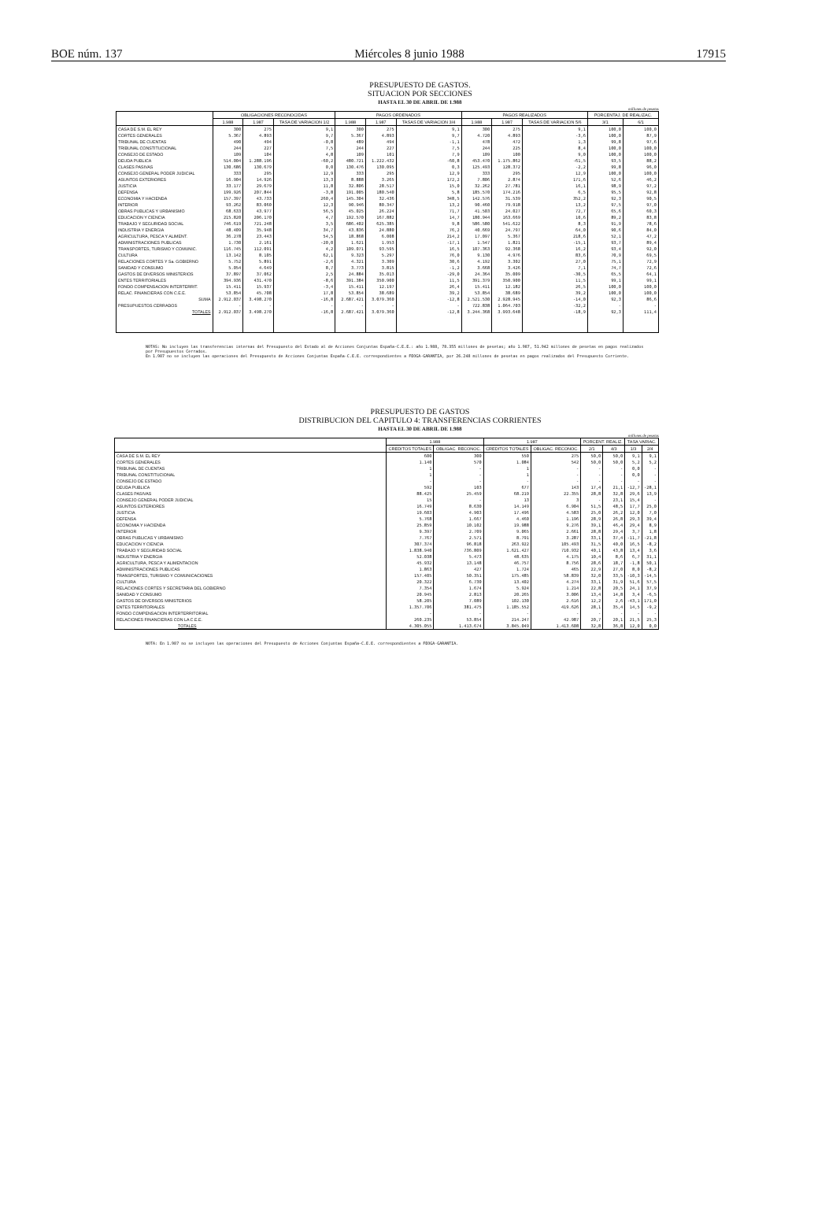BOE núm. 137 Miércoles 8 junio 1988 17915
PRESUPUESTO DE GASTOS.
SITUACION POR SECCIONES
HASTA EL 30 DE ABRIL DE 1.988
millones de pesetas
| | OBLIGACIONES RECONOCIDAS | | | PAGOS ORDENADOS | | | PAGOS REALIZADOS | | | PORCENTAJ. DE REALIZAC. | |
| --- | --- | --- | --- | --- | --- | --- | --- | --- | --- | --- | --- |
| | 1.988 | 1.987 | TASA DE VARIACION 1/2 | 1.988 | 1.987 | TASAS DE VARIACION 3/4 | 1.988 | 1.987 | TASAS DE VARIACION 5/6 | 3/1 | 6/1 |
| CASA DE S.M. EL REY | 300 | 275 | 9,1 | 300 | 275 | 9,1 | 300 | 275 | 9,1 | 100,0 | 100,0 |
| CORTES GENERALES | 5.367 | 4.893 | 9,7 | 5.367 | 4.893 | 9,7 | 4.720 | 4.893 | -3,6 | 100,0 | 87,9 |
| TRIBUNAL DE CUENTAS | 490 | 494 | -0,8 | 489 | 494 | -1,1 | 478 | 472 | 1,3 | 99,8 | 97,6 |
| TRIBUNAL CONSTITUCIONAL | 244 | 227 | 7,5 | 244 | 227 | 7,5 | 244 | 225 | 8,4 | 100,0 | 100,0 |
| CONSEJO DE ESTADO | 109 | 104 | 4,8 | 109 | 101 | 7,9 | 109 | 100 | 9,0 | 100,0 | 100,0 |
| DEUDA PUBLICA | 514.004 | 1.288.196 | -60,2 | 480.721 | 1.222.432 | -60,8 | 453.470 | 1.175.862 | -61,5 | 93,5 | 88,2 |
| CLASES PASIVAS | 130.686 | 130.679 | 0,0 | 130.476 | 130.095 | 0,3 | 125.493 | 128.372 | -2,2 | 99,8 | 96,0 |
| CONSEJO GENERAL PODER JUDICIAL | 333 | 295 | 12,9 | 333 | 295 | 12,9 | 333 | 295 | 12,9 | 100,0 | 100,0 |
| ASUNTOS EXTERIORES | 16.904 | 14.926 | 13,3 | 8.888 | 3.265 | 172,2 | 7.806 | 2.874 | 171,6 | 52,6 | 46,2 |
| JUSTICIA | 33.177 | 29.679 | 11,8 | 32.806 | 28.517 | 15,0 | 32.262 | 27.781 | 16,1 | 98,9 | 97,2 |
| DEFENSA | 199.926 | 207.844 | -3,8 | 191.005 | 180.540 | 5,8 | 185.570 | 174.216 | 6,5 | 95,5 | 92,8 |
| ECONOMIA Y HACIENDA | 157.397 | 43.733 | 260,4 | 145.304 | 32.436 | 348,5 | 142.576 | 31.539 | 352,2 | 92,3 | 90,5 |
| INTERIOR | 93.262 | 83.060 | 12,3 | 90.946 | 80.347 | 13,2 | 90.460 | 79.918 | 13,2 | 97,5 | 97,0 |
| OBRAS PUBLICAS Y URBANISMO | 68.633 | 43.977 | 56,5 | 45.025 | 26.224 | 71,7 | 41.503 | 24.027 | 72,7 | 65,6 | 60,3 |
| EDUCACION Y CIENCIA | 215.820 | 206.170 | 4,7 | 192.570 | 167.882 | 14,7 | 180.944 | 163.669 | 10,6 | 89,2 | 83,8 |
| TRABAJO Y SEGURIDAD SOCIAL | 746.619 | 721.248 | 3,5 | 686.402 | 625.385 | 9,8 | 586.580 | 541.622 | 8,3 | 91,9 | 78,6 |
| INDUSTRIA Y ENERGIA | 48.409 | 35.948 | 34,7 | 43.836 | 24.880 | 76,2 | 40.669 | 24.797 | 64,0 | 90,6 | 84,0 |
| AGRICULTURA, PESCA Y ALIMENT. | 36.278 | 23.443 | 54,5 | 18.868 | 6.008 | 214,2 | 17.097 | 5.367 | 218,6 | 52,1 | 47,2 |
| ADMINISTRACIONES PUBLICAS | 1.730 | 2.161 | -20,0 | 1.621 | 1.953 | -17,1 | 1.547 | 1.821 | -15,1 | 93,7 | 89,4 |
| TRANSPORTES, TURISMO Y COMUNIC. | 116.745 | 112.091 | 4,2 | 109.071 | 93.595 | 16,5 | 107.363 | 92.368 | 16,2 | 93,4 | 92,0 |
| CULTURA | 13.142 | 8.105 | 62,1 | 9.323 | 5.297 | 76,0 | 9.130 | 4.976 | 83,6 | 70,9 | 69,5 |
| RELACIONES CORTES Y Sa. GOBIERNO | 5.752 | 5.891 | -2,6 | 4.321 | 3.309 | 30,6 | 4.192 | 3.302 | 27,0 | 75,1 | 72,9 |
| SANIDAD Y CONSUMO | 5.054 | 4.649 | 8,7 | 3.773 | 3.815 | -1,2 | 3.668 | 3.426 | 7,1 | 74,7 | 72,6 |
| GASTOS DE DIVERSOS MINISTERIOS | 37.897 | 37.062 | 2,5 | 24.884 | 35.013 | -29,0 | 24.364 | 35.009 | -30,5 | 65,5 | 64,1 |
| ENTES TERRITORIALES | 394.936 | 431.470 | -8,6 | 391.384 | 350.900 | 11,5 | 391.379 | 350.900 | 11,5 | 99,1 | 99,1 |
| FONDO COMPENSACION INTERTERRIT. | 15.411 | 15.937 | -3,4 | 15.411 | 12.197 | 26,4 | 15.411 | 12.182 | 26,5 | 100,0 | 100,0 |
| RELAC. FINANCIERAS CON C.E.E. | 53.854 | 45.708 | 17,8 | 53.854 | 38.689 | 39,2 | 53.854 | 38.689 | 39,2 | 100,0 | 100,0 |
| SUMA | 2.912.037 | 3.498.270 | -16,8 | 2.687.421 | 3.079.360 | -12,8 | 2.521.530 | 2.928.945 | -14,0 | 92,3 | 86,6 |
| PRESUPUESTOS CERRADOS | - | - | - | - | - | - | 722.838 | 1.064.703 | -32,2 | - | - |
| TOTALES | 2.912.037 | 3.498.270 | -16,8 | 2.687.421 | 3.079.360 | -12,8 | 3.244.368 | 3.993.648 | -18,9 | 92,3 | 111,4 |
NOTAS: No incluyen las transferencias internas del Presupuesto del Estado al de Acciones Conjuntas España-C.E.E.: año 1.988, 78.355 millones de pesetas; año 1.987, 51.942 millones de pesetas en pagos realizados por Presupuestos Cerrados.
En 1.987 no se incluyen las operaciones del Presupuesto de Acciones Conjuntas España-C.E.E. correspondientes a FEOGA-GARANTIA, por 26.248 millones de pesetas en pagos realizados del Presupuesto Corriente.
PRESUPUESTO DE GASTOS
DISTRIBUCION DEL CAPITULO 4: TRANSFERENCIAS CORRIENTES
HASTA EL 30 DE ABRIL DE 1.988
millones de pesetas
| | 1.988 | | 1.987 | | PORCENT. REALIZ. | | TASA VARIAC. | |
| --- | --- | --- | --- | --- | --- | --- | --- | --- |
| | CREDITOS TOTALES | OBLIGAC. RECONOC. | CREDITOS TOTALES | OBLIGAC. RECONOC. | 2/1 | 4/3 | 1/3 | 2/4 |
| CASA DE S.M. EL REY | 600 | 300 | 550 | 275 | 50,0 | 50,0 | 9,1 | 9,1 |
| CORTES GENERALES | 1.140 | 570 | 1.084 | 542 | 50,0 | 50,0 | 5,2 | 5,2 |
| TRIBUNAL DE CUENTAS | 1 | - | 1 | - | - | - | 0,0 | - |
| TRIBUNAL CONSTITUCIONAL | 1 | - | 1 | - | - | - | 0,0 | - |
| CONSEJO DE ESTADO | - | - | - | - | - | - | - | - |
| DEUDA PUBLICA | 592 | 103 | 677 | 143 | 17,4 | 21,1 | -12,7 | -28,1 |
| CLASES PASIVAS | 88.425 | 25.459 | 68.219 | 22.355 | 28,8 | 32,8 | 29,6 | 13,9 |
| CONSEJO GENERAL PODER JUDICIAL | 15 | - | 13 | 3 | - | 23,1 | 15,4 | - |
| ASUNTOS EXTERIORES | 16.749 | 8.630 | 14.149 | 6.904 | 51,5 | 48,5 | 17,7 | 25,0 |
| JUSTICIA | 19.603 | 4.903 | 17.496 | 4.583 | 25,0 | 26,2 | 12,0 | 7,0 |
| DEFENSA | 5.768 | 1.667 | 4.460 | 1.196 | 28,9 | 26,8 | 29,3 | 39,4 |
| ECONOMIA Y HACIENDA | 25.859 | 10.102 | 19.988 | 9.276 | 39,1 | 46,4 | 29,4 | 8,9 |
| INTERIOR | 9.397 | 2.709 | 9.065 | 2.661 | 28,8 | 29,4 | 3,7 | 1,8 |
| OBRAS PUBLICAS Y URBANISMO | 7.767 | 2.571 | 8.791 | 3.287 | 33,1 | 37,4 | -11,7 | -21,8 |
| EDUCACION Y CIENCIA | 307.374 | 96.818 | 263.922 | 105.493 | 31,5 | 40,0 | 16,5 | -8,2 |
| TRABAJO Y SEGURIDAD SOCIAL | 1.838.940 | 736.809 | 1.621.427 | 710.932 | 40,1 | 43,8 | 13,4 | 3,6 |
| INDUSTRIA Y ENERGIA | 52.038 | 5.473 | 48.635 | 4.175 | 10,4 | 8,6 | 6,7 | 31,1 |
| AGRICULTURA, PESCA Y ALIMENTACION | 45.932 | 13.148 | 46.757 | 8.756 | 28,6 | 18,7 | -1,8 | 50,1 |
| ADMINISTRACIONES PUBLICAS | 1.863 | 427 | 1.724 | 465 | 22,9 | 27,0 | 8,0 | -8,2 |
| TRANSPORTES, TURISMO Y COMUNICACIONES | 157.405 | 50.351 | 175.485 | 58.839 | 32,0 | 33,5 | -10,3 | -14,5 |
| CULTURA | 20.322 | 6.730 | 13.402 | 4.274 | 33,1 | 31,9 | 51,6 | 57,5 |
| RELACIONES CORTES Y SECRETARIA DEL GOBIERNO | 7.354 | 1.674 | 5.924 | 1.214 | 22,8 | 20,5 | 24,1 | 37,9 |
| SANIDAD Y CONSUMO | 20.945 | 2.813 | 20.265 | 3.006 | 13,4 | 14,8 | 3,4 | -6,5 |
| GASTOS DE DIVERSOS MINISTERIOS | 58.205 | 7.089 | 102.130 | 2.616 | 12,2 | 2,6 | -43,1 | 171,0 |
| ENTES TERRITORIALES | 1.357.706 | 381.475 | 1.185.552 | 419.626 | 28,1 | 35,4 | 14,5 | -9,2 |
| FONDO COMPENSACION INTERTERRITORIAL | - | - | - | - | - | - | - | - |
| RELACIONES FINANCIERAS CON LA C.E.E. | 260.235 | 53.854 | 214.247 | 42.987 | 20,7 | 20,1 | 21,5 | 25,3 |
| TOTALES | 4.305.055 | 1.413.674 | 3.845.049 | 1.413.608 | 32,8 | 36,8 | 12,0 | 0,0 |
NOTA: En 1.987 no se incluyen las operaciones del Presupuesto de Acciones Conjuntas España-C.E.E. correspondientes a FEOGA-GARANTIA.